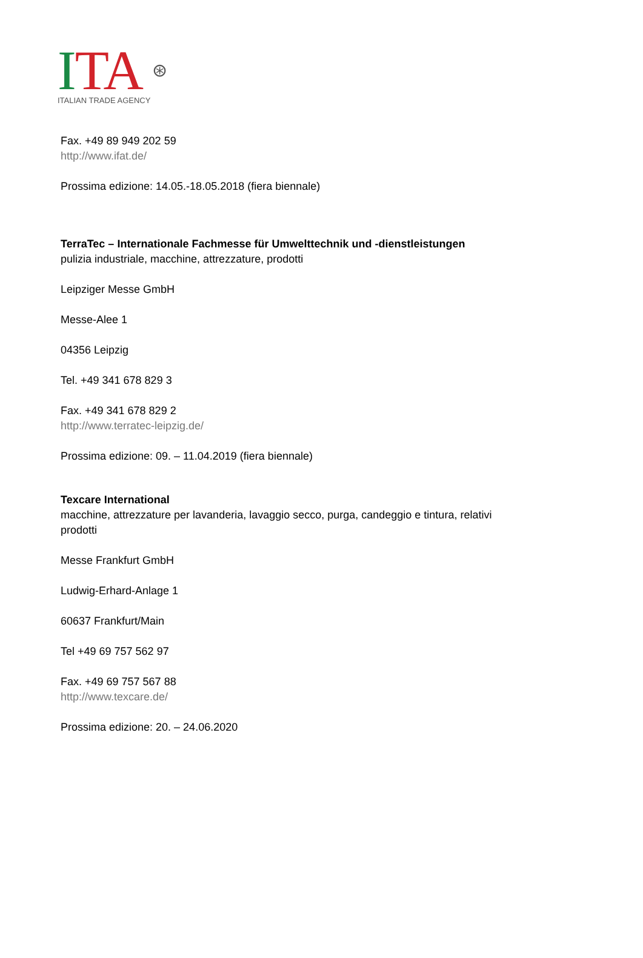ITA ⊛
ITALIAN TRADE AGENCY
Fax. +49 89 949 202 59
http://www.ifat.de/
Prossima edizione: 14.05.-18.05.2018 (fiera biennale)
TerraTec – Internationale Fachmesse für Umwelttechnik und -dienstleistungen
pulizia industriale, macchine, attrezzature, prodotti
Leipziger Messe GmbH
Messe-Alee 1
04356 Leipzig
Tel. +49 341 678 829 3
Fax. +49 341 678 829 2
http://www.terratec-leipzig.de/
Prossima edizione: 09. – 11.04.2019 (fiera biennale)
Texcare International
macchine, attrezzature per lavanderia, lavaggio secco, purga, candeggio e tintura, relativi
prodotti
Messe Frankfurt GmbH
Ludwig-Erhard-Anlage 1
60637 Frankfurt/Main
Tel +49 69 757 562 97
Fax. +49 69 757 567 88
http://www.texcare.de/
Prossima edizione: 20. – 24.06.2020